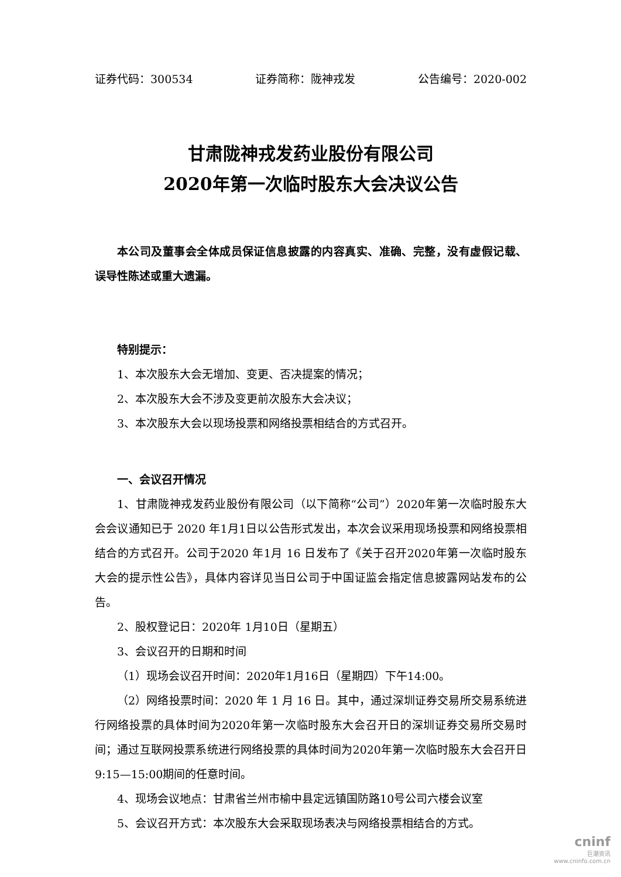证券代码：300534 证券简称：陇神戎发 公告编号：2020-002
甘肃陇神戎发药业股份有限公司
2020年第一次临时股东大会决议公告
本公司及董事会全体成员保证信息披露的内容真实、准确、完整，没有虚假记载、误导性陈述或重大遗漏。
特别提示：
1、本次股东大会无增加、变更、否决提案的情况；
2、本次股东大会不涉及变更前次股东大会决议；
3、本次股东大会以现场投票和网络投票相结合的方式召开。
一、会议召开情况
1、甘肃陇神戎发药业股份有限公司（以下简称“公司”）2020年第一次临时股东大会会议通知已于 2020 年1月1日以公告形式发出，本次会议采用现场投票和网络投票相结合的方式召开。公司于2020 年1月 16 日发布了《关于召开2020年第一次临时股东大会的提示性公告》，具体内容详见当日公司于中国证监会指定信息披露网站发布的公告。
2、股权登记日：2020年 1月10日（星期五）
3、会议召开的日期和时间
（1）现场会议召开时间：2020年1月16日（星期四）下午14:00。
（2）网络投票时间：2020 年 1 月 16 日。其中，通过深圳证券交易所交易系统进行网络投票的具体时间为2020年第一次临时股东大会召开日的深圳证券交易所交易时间；通过互联网投票系统进行网络投票的具体时间为2020年第一次临时股东大会召开日9:15—15:00期间的任意时间。
4、现场会议地点：甘肃省兰州市榆中县定远镇国防路10号公司六楼会议室
5、会议召开方式：本次股东大会采取现场表决与网络投票相结合的方式。
cninf
巨潮资讯
www.cninfo.com.cn